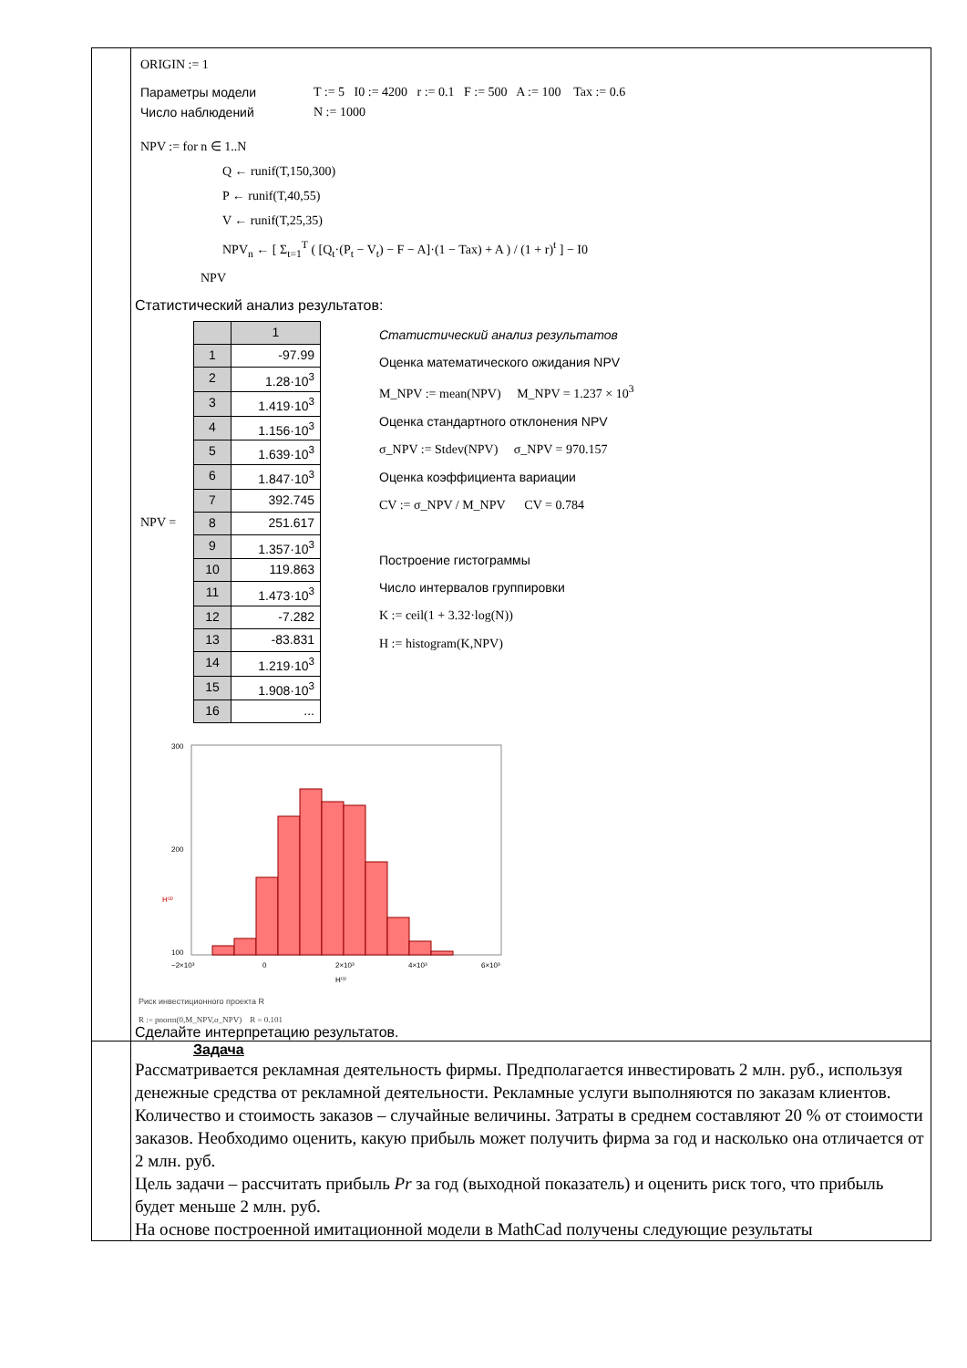| | ORIGIN := 1 Параметры модели T := 5 I0 := 4200 r := 0.1 F := 500 A := 100 Tax := 0.6 Число наблюдений N := 1000 NPV := for n ∈ 1..N Q ← runif(T,150,300) P ← runif(T,40,55) V ← runif(T,25,35) NPV<sub>n</sub> ← [ Σ<sub>t=1</sub><sup>T</sup> ( [Q<sub>t</sub>·(P<sub>t</sub> − V<sub>t</sub>) − F − A]·(1 − Tax) + A ) / (1 + r)<sup>t</sup> ] − I0 NPV Статистический анализ результатов: NPV = / / 1 / / 1 / -97.99 / / 2 / 1.28·10<sup>3</sup> / / 3 / 1.419·10<sup>3</sup> / / 4 / 1.156·10<sup>3</sup> / / 5 / 1.639·10<sup>3</sup> / / 6 / 1.847·10<sup>3</sup> / / 7 / 392.745 / / 8 / 251.617 / / 9 / 1.357·10<sup>3</sup> / / 10 / 119.863 / / 11 / 1.473·10<sup>3</sup> / / 12 / -7.282 / / 13 / -83.831 / / 14 / 1.219·10<sup>3</sup> / / 15 / 1.908·10<sup>3</sup> / / 16 / ... / Статистический анализ результатов Оценка математического ожидания NPV M_NPV := mean(NPV) M_NPV = 1.237 × 10<sup>3</sup> Оценка стандартного отклонения NPV σ_NPV := Stdev(NPV) σ_NPV = 970.157 Оценка коэффициента вариации CV := σ_NPV / M_NPV CV = 0.784 Построение гистограммы Число интервалов группировки K := ceil(1 + 3.32·log(N)) H := histogram(K,NPV) 300 200 100 H⁽²⁾ −2×10³ 0 2×10³ 4×10³ 6×10³ H⁽¹⁾ Риск инвестиционного проекта R R := pnorm(0,M_NPV,σ_NPV) R = 0.101 Сделайте интерпретацию результатов. |
| | Задача Рассматривается рекламная деятельность фирмы. Предполагается инвестировать 2 млн. руб., используя денежные средства от рекламной деятельности. Рекламные услуги выполняются по заказам клиентов. Количество и стоимость заказов – случайные величины. Затраты в среднем составляют 20 % от стоимости заказов. Необходимо оценить, какую прибыль может получить фирма за год и насколько она отличается от 2 млн. руб. Цель задачи – рассчитать прибыль Pr за год (выходной показатель) и оценить риск того, что прибыль будет меньше 2 млн. руб. На основе построенной имитационной модели в MathCad получены следующие результаты |